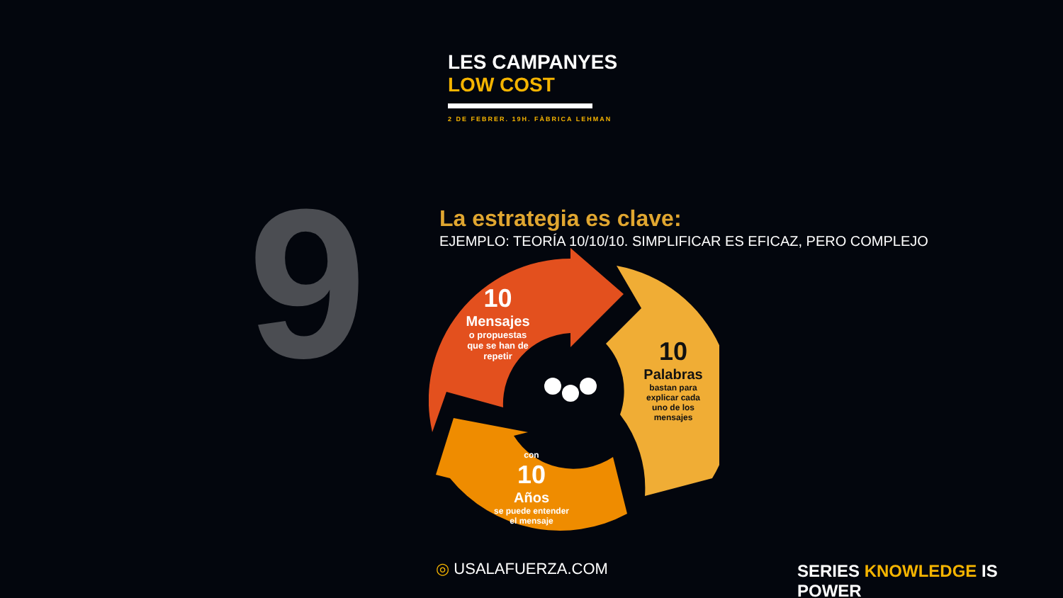LES CAMPANYES
LOW COST
2 DE FEBRER. 19H. FÀBRICA LEHMAN
9
La estrategia es clave:
EJEMPLO: TEORÍA 10/10/10. SIMPLIFICAR ES EFICAZ, PERO COMPLEJO
10
Mensajes
o propuestas que se han de repetir
10
Palabras
bastan para explicar cada uno de los mensajes
con
10
Años
se puede entender el mensaje
◎ USALAFUERZA.COM SERIES KNOWLEDGE IS POWER